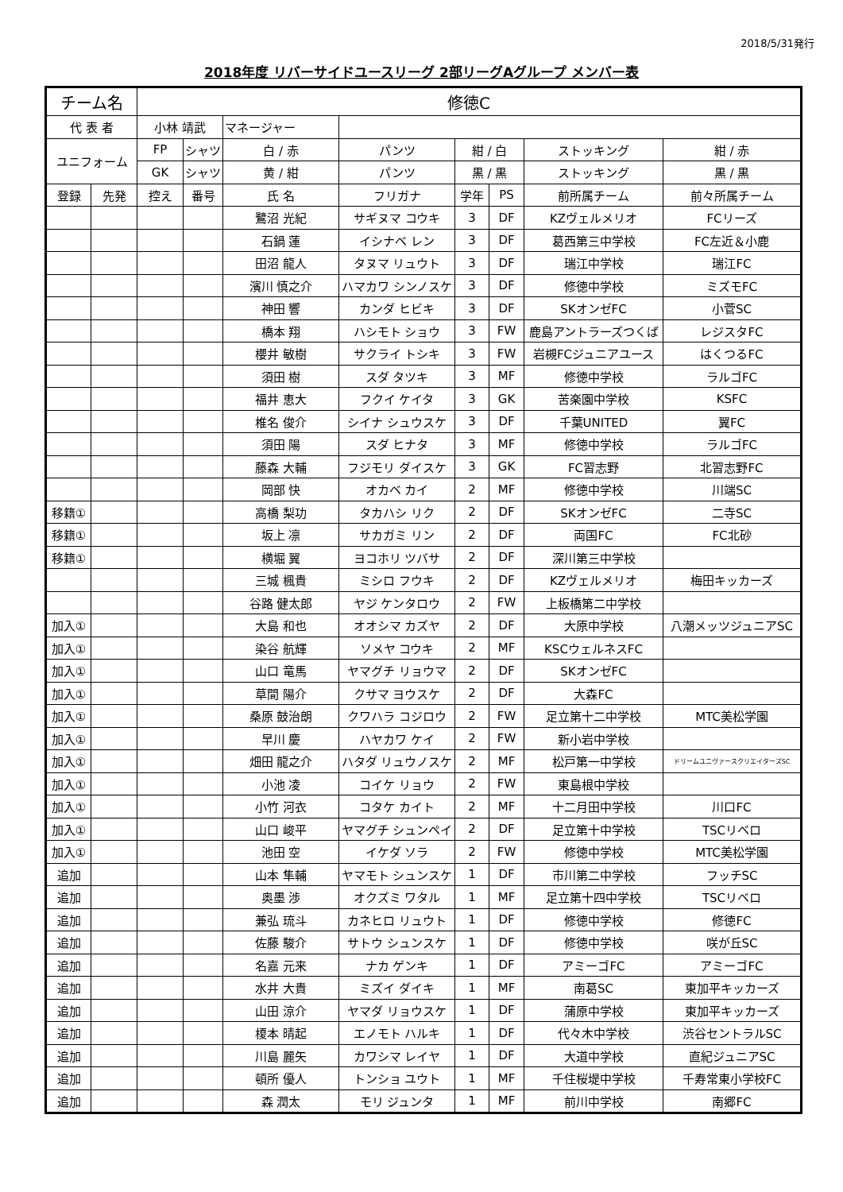2018/5/31発行
2018年度 リバーサイドユースリーグ 2部リーグAグループ メンバー表
| チーム名 | | 修徳C | | | | | | | |
| 代 表 者 | | 小林 靖武 | | マネージャー | | | | | |
| ユニフォーム | | FP | シャツ | 白 / 赤 | パンツ | 紺 / 白 | | ストッキング | 紺 / 赤 |
| | | GK | シャツ | 黄 / 紺 | パンツ | 黒 / 黒 | | ストッキング | 黒 / 黒 |
| 登録 | 先発 | 控え | 番号 | 氏 名 | フリガナ | 学年 | PS | 前所属チーム | 前々所属チーム |
| | | | | 鷺沼 光紀 | サギヌマ コウキ | 3 | DF | KZヴェルメリオ | FCリーズ |
| | | | | 石鍋 蓮 | イシナベ レン | 3 | DF | 葛西第三中学校 | FC左近＆小鹿 |
| | | | | 田沼 龍人 | タヌマ リュウト | 3 | DF | 瑞江中学校 | 瑞江FC |
| | | | | 濱川 慎之介 | ハマカワ シンノスケ | 3 | DF | 修徳中学校 | ミズモFC |
| | | | | 神田 響 | カンダ ヒビキ | 3 | DF | SKオンゼFC | 小菅SC |
| | | | | 橋本 翔 | ハシモト ショウ | 3 | FW | 鹿島アントラーズつくば | レジスタFC |
| | | | | 櫻井 敏樹 | サクライ トシキ | 3 | FW | 岩槻FCジュニアユース | はくつるFC |
| | | | | 須田 樹 | スダ タツキ | 3 | MF | 修徳中学校 | ラルゴFC |
| | | | | 福井 恵大 | フクイ ケイタ | 3 | GK | 苦楽園中学校 | KSFC |
| | | | | 椎名 俊介 | シイナ シュウスケ | 3 | DF | 千葉UNITED | 翼FC |
| | | | | 須田 陽 | スダ ヒナタ | 3 | MF | 修徳中学校 | ラルゴFC |
| | | | | 藤森 大輔 | フジモリ ダイスケ | 3 | GK | FC習志野 | 北習志野FC |
| | | | | 岡部 快 | オカベ カイ | 2 | MF | 修徳中学校 | 川端SC |
| 移籍① | | | | 高橋 梨功 | タカハシ リク | 2 | DF | SKオンゼFC | 二寺SC |
| 移籍① | | | | 坂上 凛 | サカガミ リン | 2 | DF | 両国FC | FC北砂 |
| 移籍① | | | | 横堀 翼 | ヨコホリ ツバサ | 2 | DF | 深川第三中学校 | |
| | | | | 三城 楓貴 | ミシロ フウキ | 2 | DF | KZヴェルメリオ | 梅田キッカーズ |
| | | | | 谷路 健太郎 | ヤジ ケンタロウ | 2 | FW | 上板橋第二中学校 | |
| 加入① | | | | 大島 和也 | オオシマ カズヤ | 2 | DF | 大原中学校 | 八潮メッツジュニアSC |
| 加入① | | | | 染谷 航輝 | ソメヤ コウキ | 2 | MF | KSCウェルネスFC | |
| 加入① | | | | 山口 竜馬 | ヤマグチ リョウマ | 2 | DF | SKオンゼFC | |
| 加入① | | | | 草間 陽介 | クサマ ヨウスケ | 2 | DF | 大森FC | |
| 加入① | | | | 桑原 鼓治朗 | クワハラ コジロウ | 2 | FW | 足立第十二中学校 | MTC美松学園 |
| 加入① | | | | 早川 慶 | ハヤカワ ケイ | 2 | FW | 新小岩中学校 | |
| 加入① | | | | 畑田 龍之介 | ハタダ リュウノスケ | 2 | MF | 松戸第一中学校 | ドリームユニヴァースクリエイターズSC |
| 加入① | | | | 小池 凌 | コイケ リョウ | 2 | FW | 東島根中学校 | |
| 加入① | | | | 小竹 河衣 | コタケ カイト | 2 | MF | 十二月田中学校 | 川口FC |
| 加入① | | | | 山口 峻平 | ヤマグチ シュンペイ | 2 | DF | 足立第十中学校 | TSCリベロ |
| 加入① | | | | 池田 空 | イケダ ソラ | 2 | FW | 修徳中学校 | MTC美松学園 |
| 追加 | | | | 山本 隼輔 | ヤマモト シュンスケ | 1 | DF | 市川第二中学校 | フッチSC |
| 追加 | | | | 奥墨 渉 | オクズミ ワタル | 1 | MF | 足立第十四中学校 | TSCリベロ |
| 追加 | | | | 兼弘 琉斗 | カネヒロ リュウト | 1 | DF | 修徳中学校 | 修徳FC |
| 追加 | | | | 佐藤 駿介 | サトウ シュンスケ | 1 | DF | 修徳中学校 | 咲が丘SC |
| 追加 | | | | 名嘉 元来 | ナカ ゲンキ | 1 | DF | アミーゴFC | アミーゴFC |
| 追加 | | | | 水井 大貴 | ミズイ ダイキ | 1 | MF | 南葛SC | 東加平キッカーズ |
| 追加 | | | | 山田 涼介 | ヤマダ リョウスケ | 1 | DF | 蒲原中学校 | 東加平キッカーズ |
| 追加 | | | | 榎本 晴起 | エノモト ハルキ | 1 | DF | 代々木中学校 | 渋谷セントラルSC |
| 追加 | | | | 川島 麗矢 | カワシマ レイヤ | 1 | DF | 大道中学校 | 直紀ジュニアSC |
| 追加 | | | | 頓所 優人 | トンショ ユウト | 1 | MF | 千住桜堤中学校 | 千寿常東小学校FC |
| 追加 | | | | 森 潤太 | モリ ジュンタ | 1 | MF | 前川中学校 | 南郷FC |